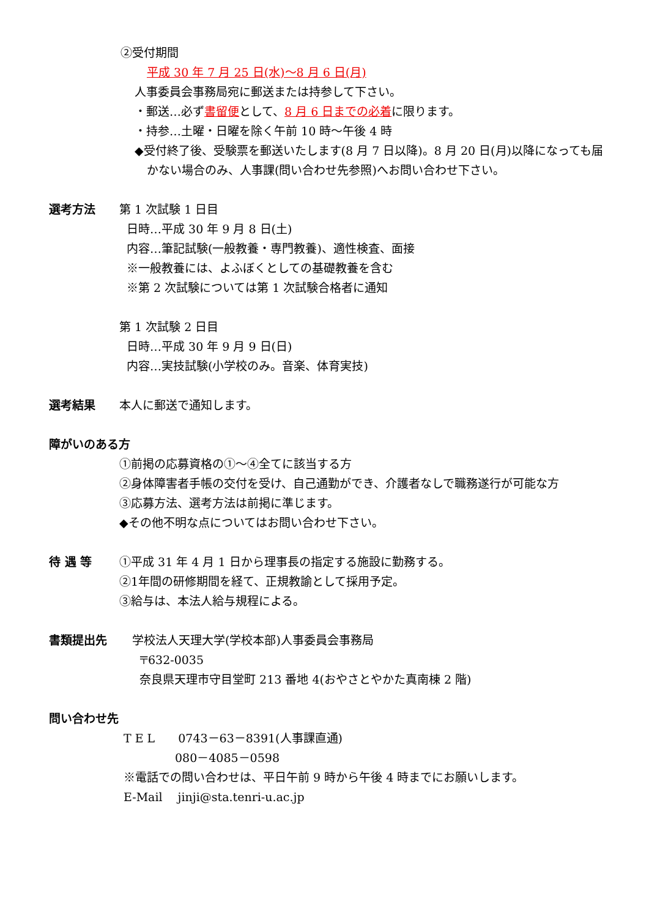②受付期間
平成 30 年 7 月 25 日(水)～8 月 6 日(月)
人事委員会事務局宛に郵送または持参して下さい。
・郵送…必ず書留便として、8 月 6 日までの必着に限ります。
・持参…土曜・日曜を除く午前 10 時～午後 4 時
◆受付終了後、受験票を郵送いたします(8 月 7 日以降)。8 月 20 日(月)以降になっても届かない場合のみ、人事課(問い合わせ先参照)へお問い合わせ下さい。
選考方法 第 1 次試験 1 日目
日時…平成 30 年 9 月 8 日(土)
内容…筆記試験(一般教養・専門教養)、適性検査、面接
※一般教養には、よふぼくとしての基礎教養を含む
※第 2 次試験については第 1 次試験合格者に通知
第 1 次試験 2 日目
日時…平成 30 年 9 月 9 日(日)
内容…実技試験(小学校のみ。音楽、体育実技)
選考結果 本人に郵送で通知します。
障がいのある方
①前掲の応募資格の①～④全てに該当する方
②身体障害者手帳の交付を受け、自己通勤ができ、介護者なしで職務遂行が可能な方
③応募方法、選考方法は前掲に準じます。
◆その他不明な点についてはお問い合わせ下さい。
待 遇 等 ①平成 31 年 4 月 1 日から理事長の指定する施設に勤務する。
②1年間の研修期間を経て、正規教諭として採用予定。
③給与は、本法人給与規程による。
書類提出先 学校法人天理大学(学校本部)人事委員会事務局
〒632-0035
奈良県天理市守目堂町 213 番地 4(おやさとやかた真南棟 2 階)
問い合わせ先
T E L　　0743－63－8391(人事課直通)
080－4085－0598
※電話での問い合わせは、平日午前 9 時から午後 4 時までにお願いします。
E-Mail　 jinji@sta.tenri-u.ac.jp